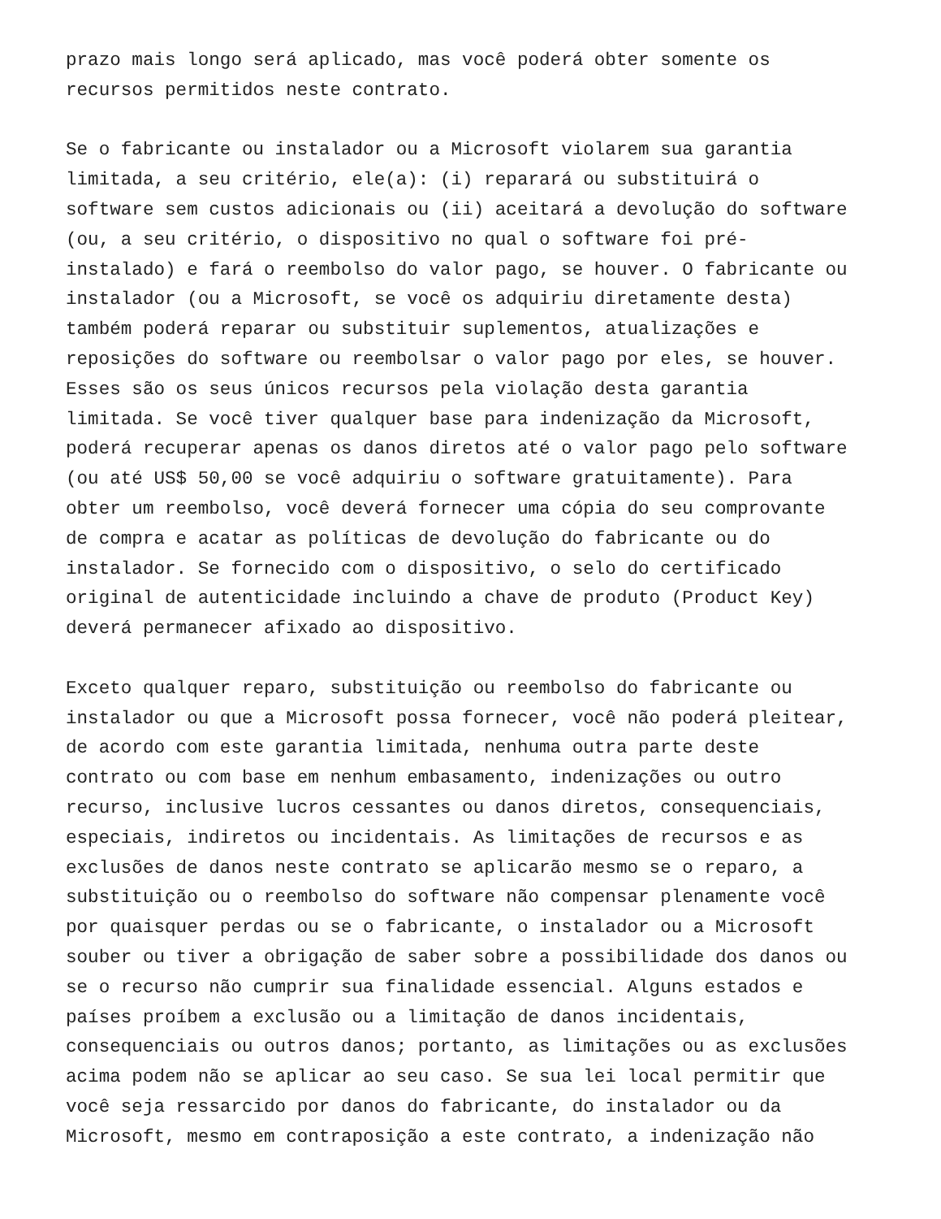prazo mais longo será aplicado, mas você poderá obter somente os
recursos permitidos neste contrato.
Se o fabricante ou instalador ou a Microsoft violarem sua garantia
limitada, a seu critério, ele(a): (i) reparará ou substituirá o
software sem custos adicionais ou (ii) aceitará a devolução do software
(ou, a seu critério, o dispositivo no qual o software foi pré-
instalado) e fará o reembolso do valor pago, se houver. O fabricante ou
instalador (ou a Microsoft, se você os adquiriu diretamente desta)
também poderá reparar ou substituir suplementos, atualizações e
reposições do software ou reembolsar o valor pago por eles, se houver.
Esses são os seus únicos recursos pela violação desta garantia
limitada. Se você tiver qualquer base para indenização da Microsoft,
poderá recuperar apenas os danos diretos até o valor pago pelo software
(ou até US$ 50,00 se você adquiriu o software gratuitamente). Para
obter um reembolso, você deverá fornecer uma cópia do seu comprovante
de compra e acatar as políticas de devolução do fabricante ou do
instalador. Se fornecido com o dispositivo, o selo do certificado
original de autenticidade incluindo a chave de produto (Product Key)
deverá permanecer afixado ao dispositivo.
Exceto qualquer reparo, substituição ou reembolso do fabricante ou
instalador ou que a Microsoft possa fornecer, você não poderá pleitear,
de acordo com este garantia limitada, nenhuma outra parte deste
contrato ou com base em nenhum embasamento, indenizações ou outro
recurso, inclusive lucros cessantes ou danos diretos, consequenciais,
especiais, indiretos ou incidentais. As limitações de recursos e as
exclusões de danos neste contrato se aplicarão mesmo se o reparo, a
substituição ou o reembolso do software não compensar plenamente você
por quaisquer perdas ou se o fabricante, o instalador ou a Microsoft
souber ou tiver a obrigação de saber sobre a possibilidade dos danos ou
se o recurso não cumprir sua finalidade essencial. Alguns estados e
países proíbem a exclusão ou a limitação de danos incidentais,
consequenciais ou outros danos; portanto, as limitações ou as exclusões
acima podem não se aplicar ao seu caso. Se sua lei local permitir que
você seja ressarcido por danos do fabricante, do instalador ou da
Microsoft, mesmo em contraposição a este contrato, a indenização não